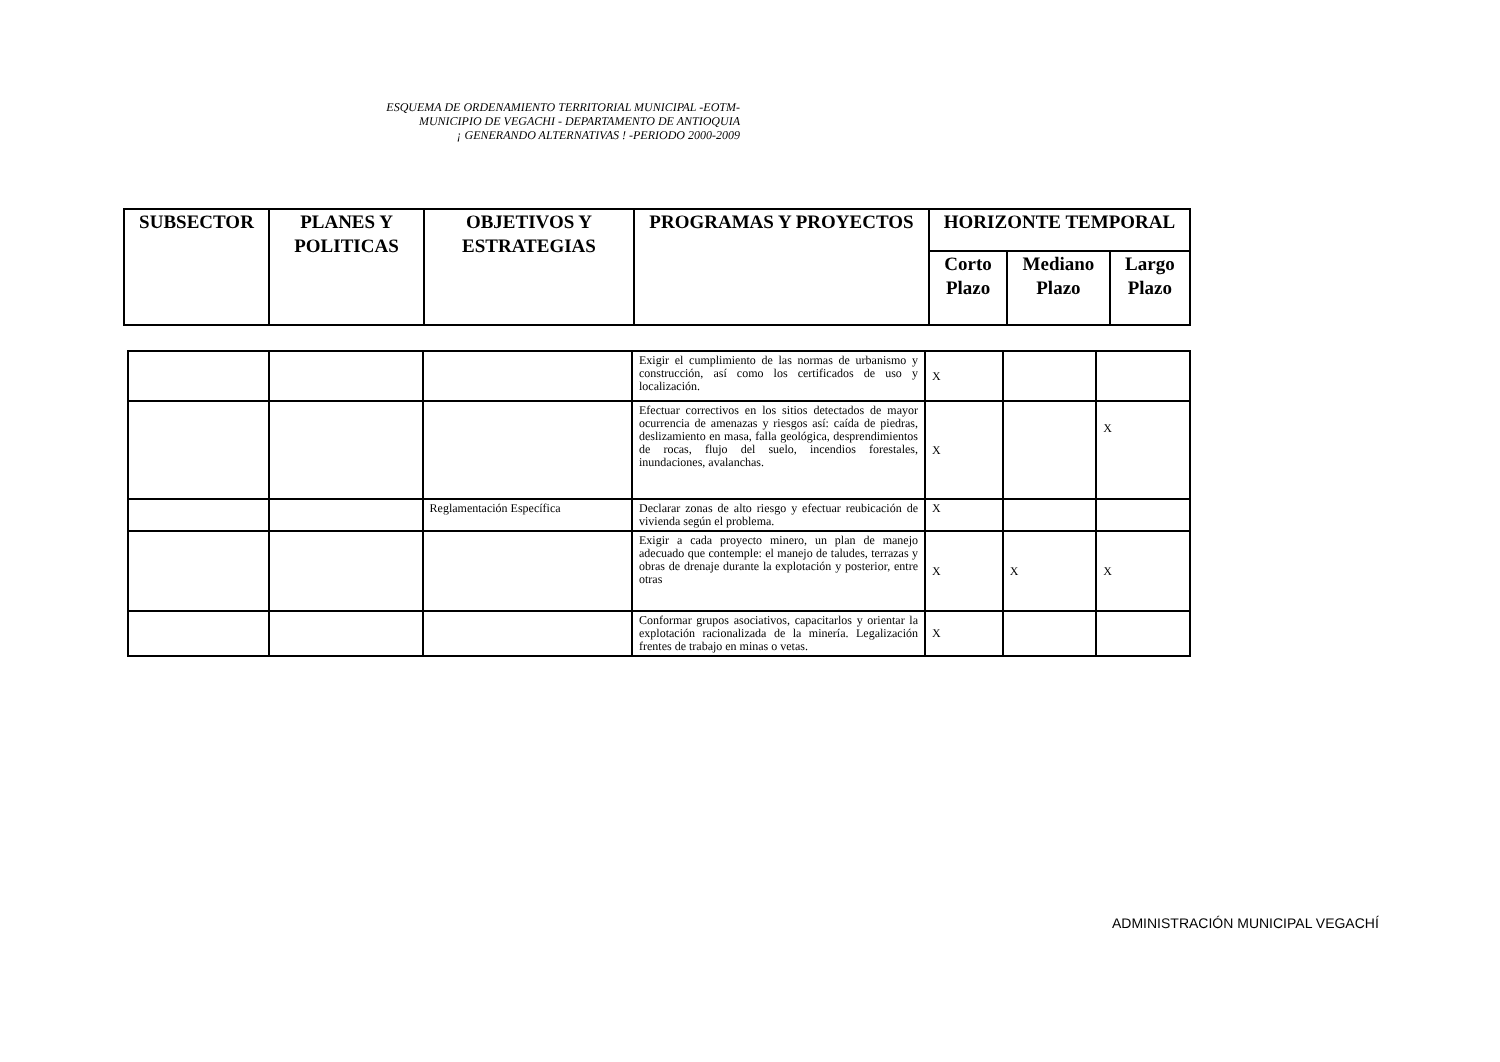ESQUEMA DE ORDENAMIENTO TERRITORIAL MUNICIPAL -EOTM-
MUNICIPIO DE VEGACHI - DEPARTAMENTO DE ANTIOQUIA
¡ GENERANDO ALTERNATIVAS ! -PERIODO 2000-2009
| SUBSECTOR | PLANES Y POLITICAS | OBJETIVOS Y ESTRATEGIAS | PROGRAMAS Y PROYECTOS | HORIZONTE TEMPORAL | | |
| --- | --- | --- | --- | --- | --- | --- |
| | | | | Corto Plazo | Mediano Plazo | Largo Plazo |
| | | | Exigir el cumplimiento de las normas de urbanismo y construcción, así como los certificados de uso y localización. | X | | |
| | | | Efectuar correctivos en los sitios detectados de mayor ocurrencia de amenazas y riesgos así: caída de piedras, deslizamiento en masa, falla geológica, desprendimientos de rocas, flujo del suelo, incendios forestales, inundaciones, avalanchas. | X | | X |
| | | Reglamentación Específica | Declarar zonas de alto riesgo y efectuar reubicación de vivienda según el problema. | X | | |
| | | | Exigir a cada proyecto minero, un plan de manejo adecuado que contemple: el manejo de taludes, terrazas y obras de drenaje durante la explotación y posterior, entre otras | X | X | X |
| | | | Conformar grupos asociativos, capacitarlos y orientar la explotación racionalizada de la minería. Legalización frentes de trabajo en minas o vetas. | X | | |
ADMINISTRACIÓN MUNICIPAL VEGACHÍ